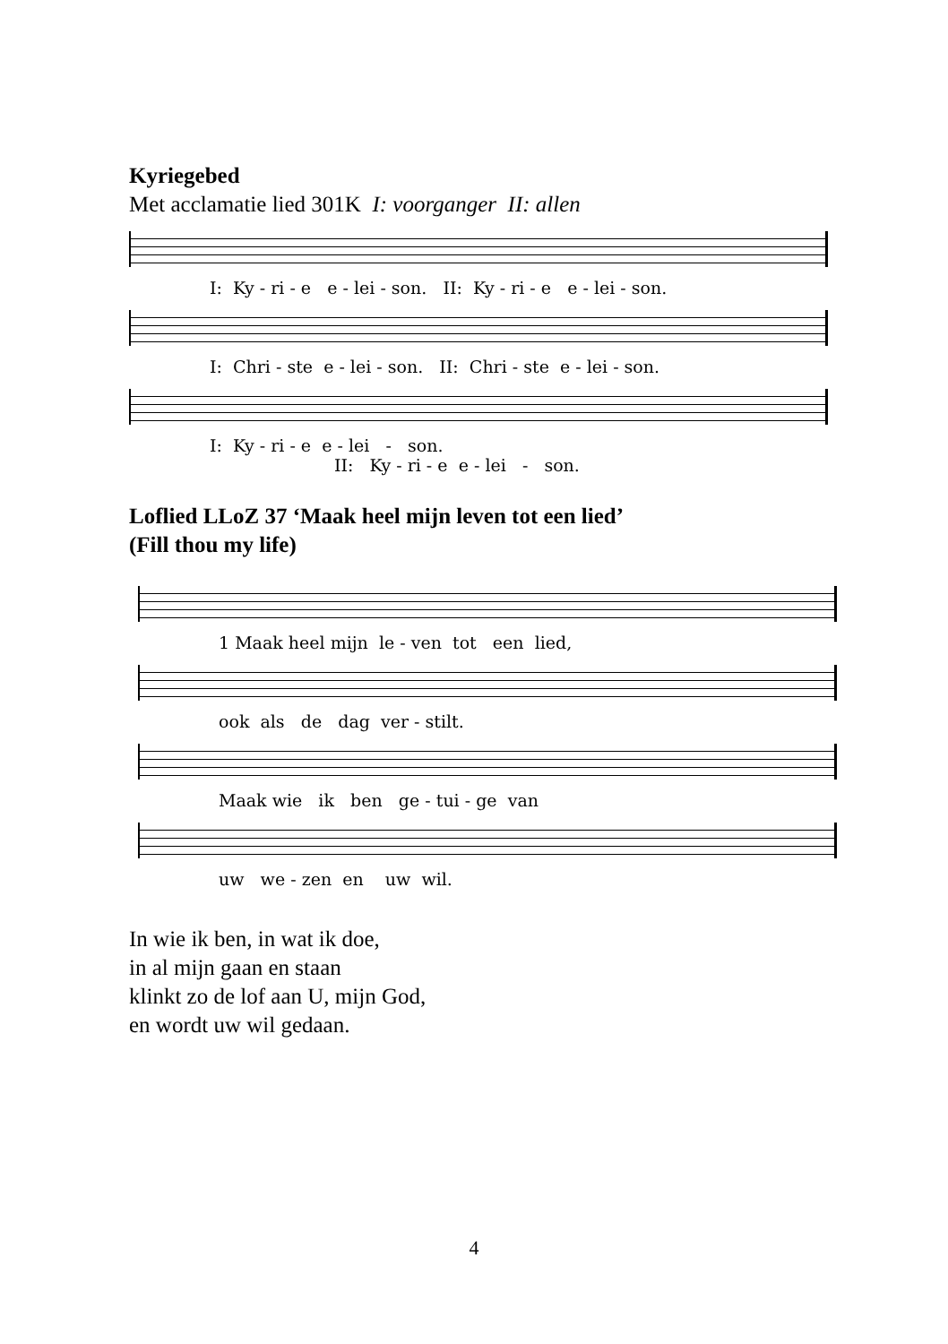Kyriegebed
Met acclamatie lied 301K I: voorganger II: allen
I: Ky - ri - e e - lei - son. II: Ky - ri - e e - lei - son.
I: Chri - ste e - lei - son. II: Chri - ste e - lei - son.
I: Ky - ri - e e - lei - son. II: Ky - ri - e e - lei - son.
Loflied LLoZ 37 ‘Maak heel mijn leven tot een lied’
(Fill thou my life)
1 Maak heel mijn le - ven tot een lied,
ook als de dag ver - stilt.
Maak wie ik ben ge - tui - ge van
uw we - zen en uw wil.
In wie ik ben, in wat ik doe,
in al mijn gaan en staan
klinkt zo de lof aan U, mijn God,
en wordt uw wil gedaan.
4